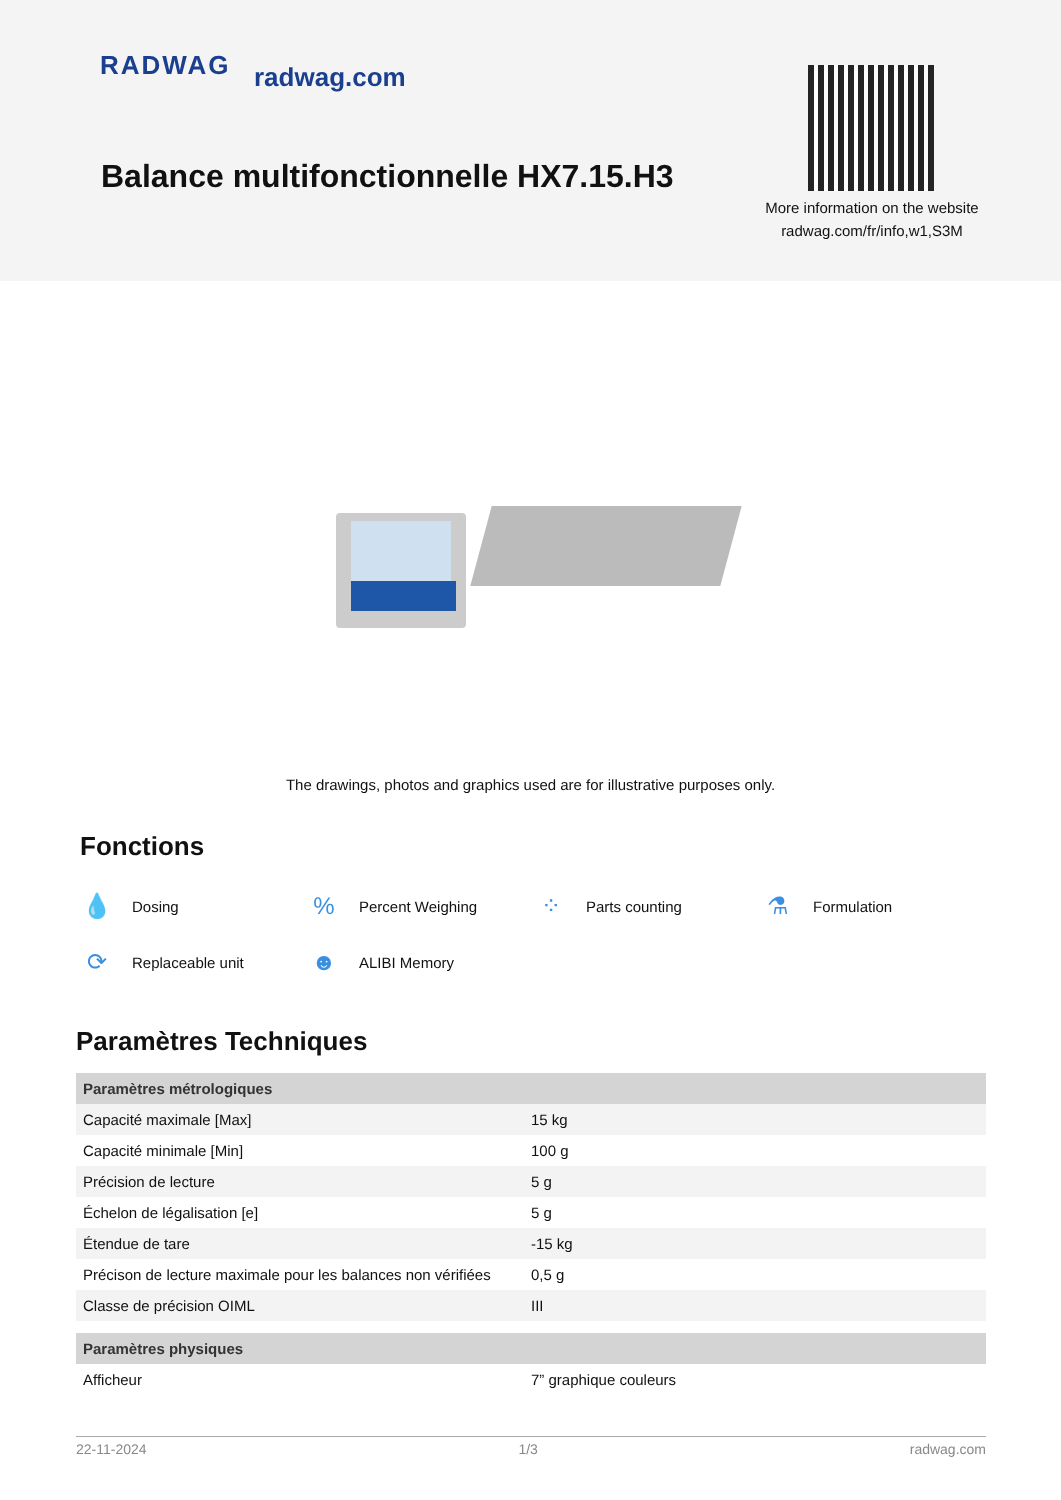RADWAG radwag.com
Balance multifonctionnelle HX7.15.H3
More information on the website
radwag.com/fr/info,w1,S3M
The drawings, photos and graphics used are for illustrative purposes only.
Fonctions
💧 Dosing
% Percent Weighing
⁘ Parts counting
⚗ Formulation
⟳ Replaceable unit
☻ ALIBI Memory
Paramètres Techniques
| Paramètres métrologiques | |
| --- | --- |
| Capacité maximale [Max] | 15 kg |
| Capacité minimale [Min] | 100 g |
| Précision de lecture | 5 g |
| Échelon de légalisation [e] | 5 g |
| Étendue de tare | -15 kg |
| Précison de lecture maximale pour les balances non vérifiées | 0,5 g |
| Classe de précision OIML | III |
| Paramètres physiques | |
| Afficheur | 7” graphique couleurs |
22-11-2024 1/3 radwag.com